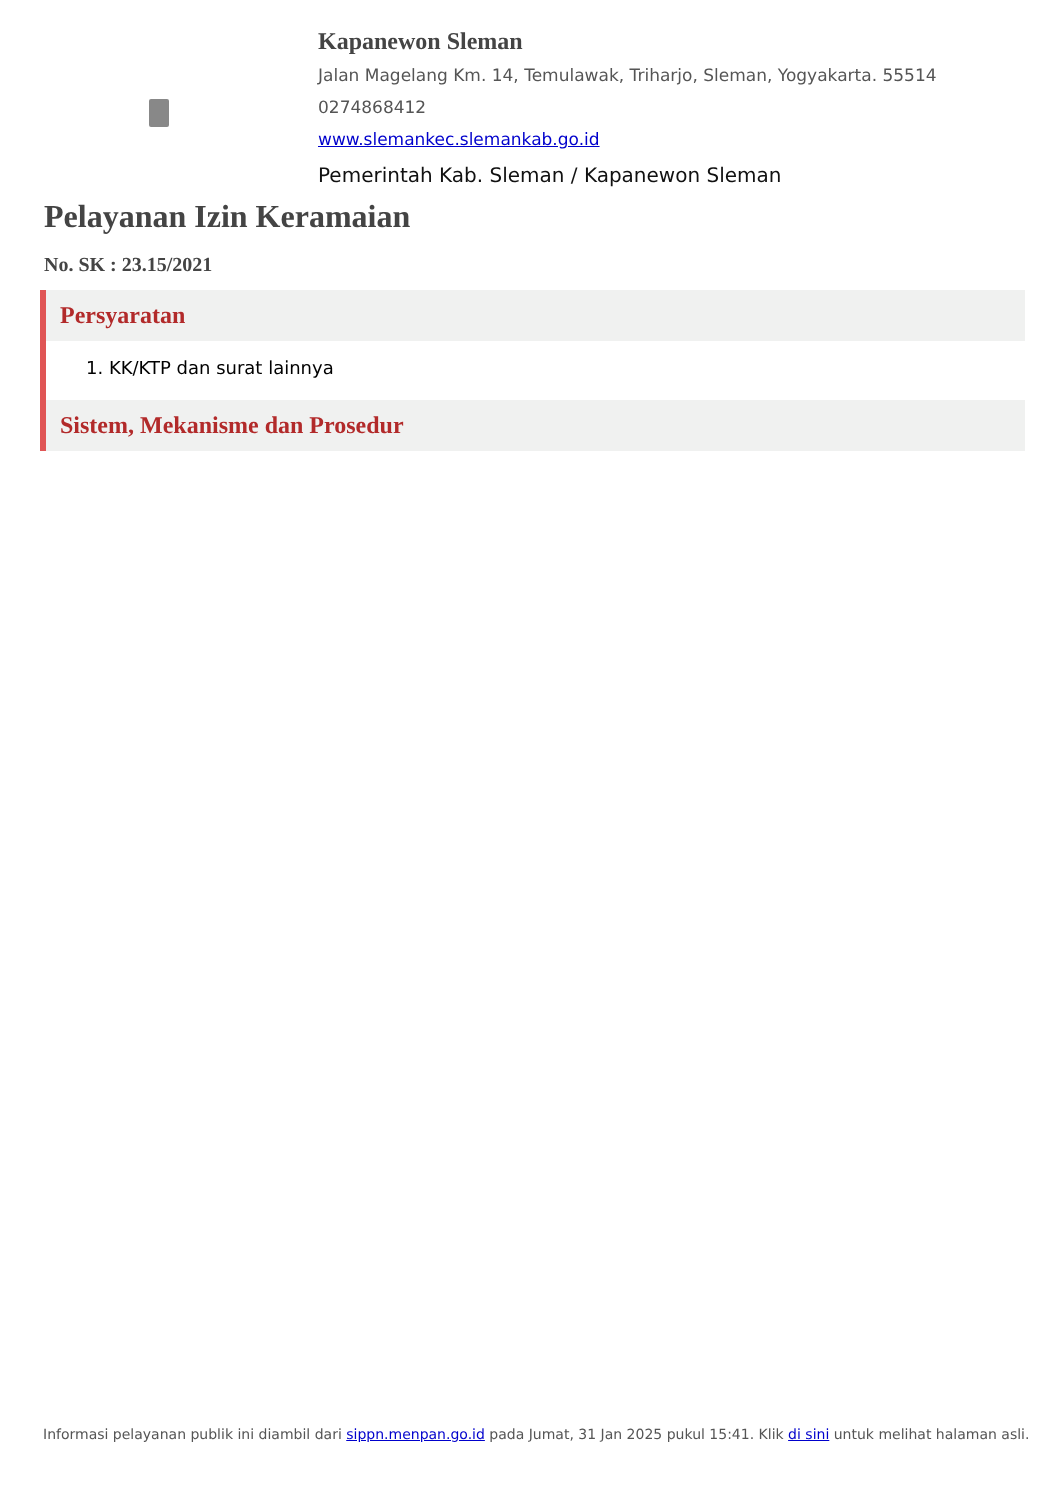Kapanewon Sleman
Jalan Magelang Km. 14, Temulawak, Triharjo, Sleman, Yogyakarta. 55514
0274868412
www.slemankec.slemankab.go.id
Pemerintah Kab. Sleman / Kapanewon Sleman
Pelayanan Izin Keramaian
No. SK : 23.15/2021
Persyaratan
1. KK/KTP dan surat lainnya
Sistem, Mekanisme dan Prosedur
Informasi pelayanan publik ini diambil dari sippn.menpan.go.id pada Jumat, 31 Jan 2025 pukul 15:41. Klik di sini untuk melihat halaman asli.